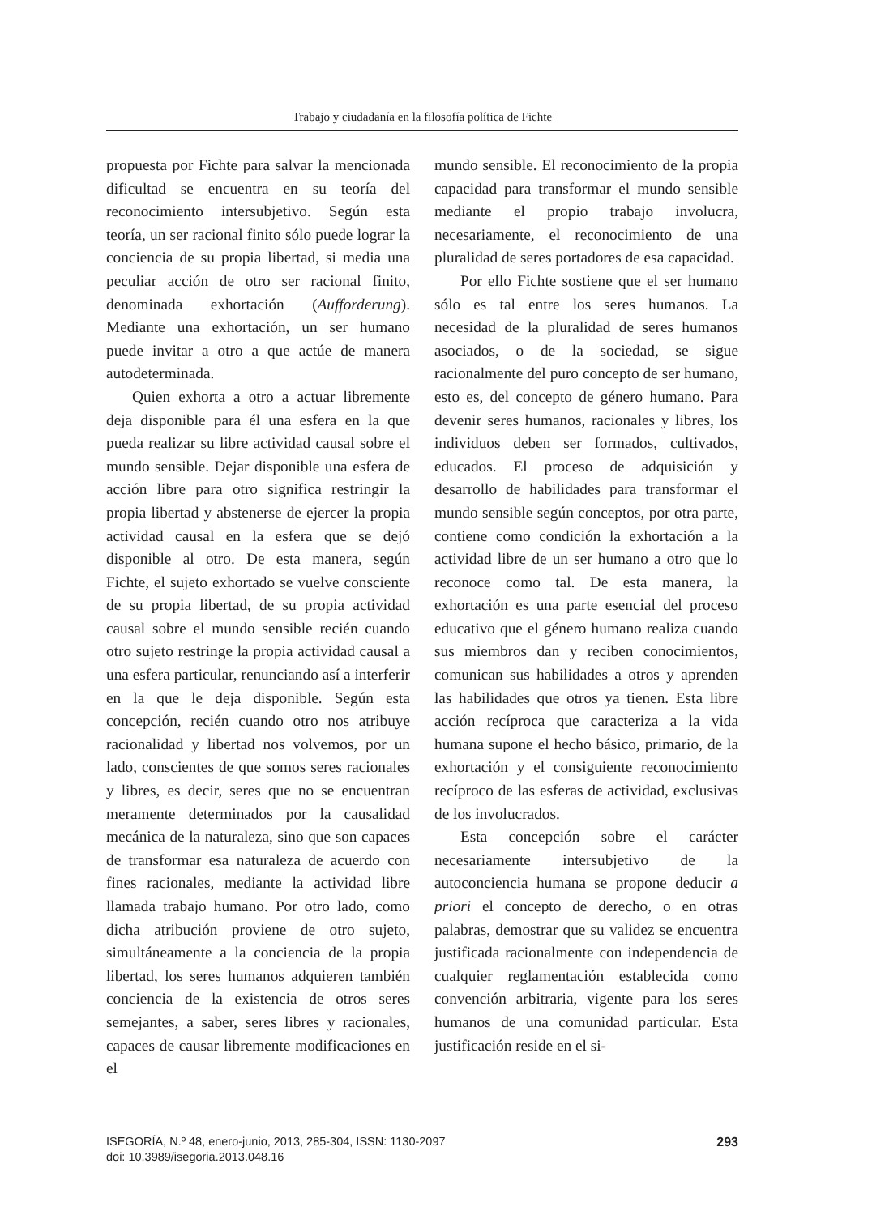Trabajo y ciudadanía en la filosofía política de Fichte
propuesta por Fichte para salvar la mencionada dificultad se encuentra en su teoría del reconocimiento intersubjetivo. Según esta teoría, un ser racional finito sólo puede lograr la conciencia de su propia libertad, si media una peculiar acción de otro ser racional finito, denominada exhortación (Aufforderung). Mediante una exhortación, un ser humano puede invitar a otro a que actúe de manera autodeterminada.
Quien exhorta a otro a actuar libremente deja disponible para él una esfera en la que pueda realizar su libre actividad causal sobre el mundo sensible. Dejar disponible una esfera de acción libre para otro significa restringir la propia libertad y abstenerse de ejercer la propia actividad causal en la esfera que se dejó disponible al otro. De esta manera, según Fichte, el sujeto exhortado se vuelve consciente de su propia libertad, de su propia actividad causal sobre el mundo sensible recién cuando otro sujeto restringe la propia actividad causal a una esfera particular, renunciando así a interferir en la que le deja disponible. Según esta concepción, recién cuando otro nos atribuye racionalidad y libertad nos volvemos, por un lado, conscientes de que somos seres racionales y libres, es decir, seres que no se encuentran meramente determinados por la causalidad mecánica de la naturaleza, sino que son capaces de transformar esa naturaleza de acuerdo con fines racionales, mediante la actividad libre llamada trabajo humano. Por otro lado, como dicha atribución proviene de otro sujeto, simultáneamente a la conciencia de la propia libertad, los seres humanos adquieren también conciencia de la existencia de otros seres semejantes, a saber, seres libres y racionales, capaces de causar libremente modificaciones en el
mundo sensible. El reconocimiento de la propia capacidad para transformar el mundo sensible mediante el propio trabajo involucra, necesariamente, el reconocimiento de una pluralidad de seres portadores de esa capacidad.
Por ello Fichte sostiene que el ser humano sólo es tal entre los seres humanos. La necesidad de la pluralidad de seres humanos asociados, o de la sociedad, se sigue racionalmente del puro concepto de ser humano, esto es, del concepto de género humano. Para devenir seres humanos, racionales y libres, los individuos deben ser formados, cultivados, educados. El proceso de adquisición y desarrollo de habilidades para transformar el mundo sensible según conceptos, por otra parte, contiene como condición la exhortación a la actividad libre de un ser humano a otro que lo reconoce como tal. De esta manera, la exhortación es una parte esencial del proceso educativo que el género humano realiza cuando sus miembros dan y reciben conocimientos, comunican sus habilidades a otros y aprenden las habilidades que otros ya tienen. Esta libre acción recíproca que caracteriza a la vida humana supone el hecho básico, primario, de la exhortación y el consiguiente reconocimiento recíproco de las esferas de actividad, exclusivas de los involucrados.
Esta concepción sobre el carácter necesariamente intersubjetivo de la autoconciencia humana se propone deducir a priori el concepto de derecho, o en otras palabras, demostrar que su validez se encuentra justificada racionalmente con independencia de cualquier reglamentación establecida como convención arbitraria, vigente para los seres humanos de una comunidad particular. Esta justificación reside en el si-
ISEGORÍA, N.º 48, enero-junio, 2013, 285-304, ISSN: 1130-2097
doi: 10.3989/isegoria.2013.048.16
293